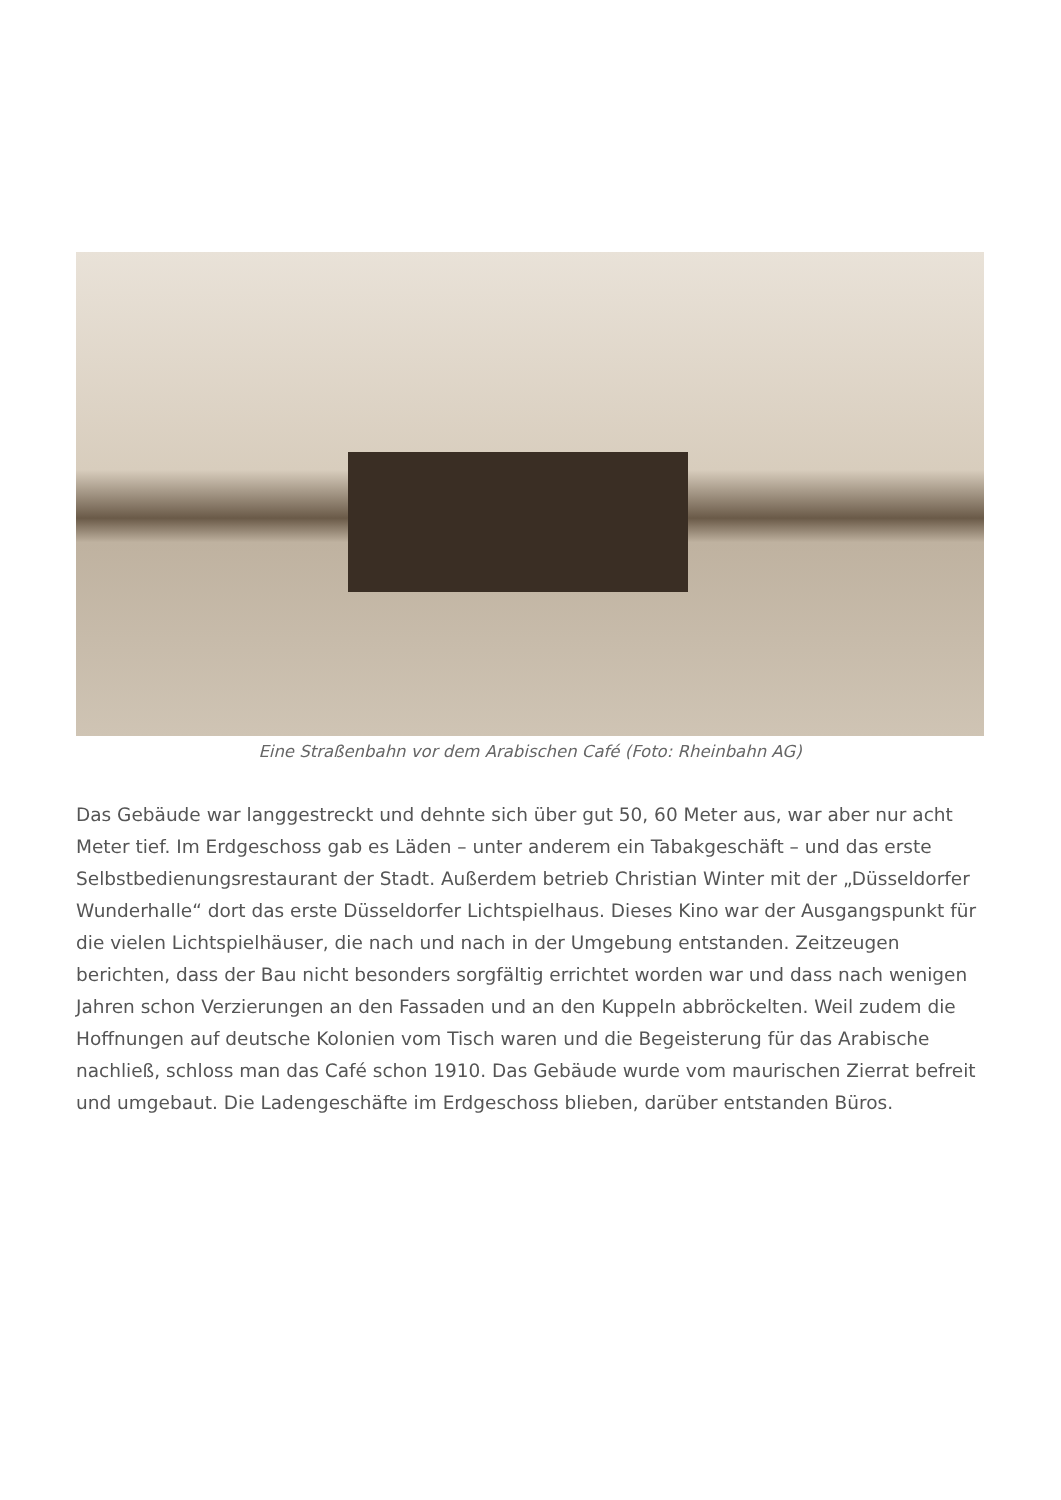Eine Straßenbahn vor dem Arabischen Café (Foto: Rheinbahn AG)
Das Gebäude war langgestreckt und dehnte sich über gut 50, 60 Meter aus, war aber nur acht Meter tief. Im Erdgeschoss gab es Läden – unter anderem ein Tabakgeschäft – und das erste Selbstbedienungsrestaurant der Stadt. Außerdem betrieb Christian Winter mit der „Düsseldorfer Wunderhalle“ dort das erste Düsseldorfer Lichtspielhaus. Dieses Kino war der Ausgangspunkt für die vielen Lichtspielhäuser, die nach und nach in der Umgebung entstanden. Zeitzeugen berichten, dass der Bau nicht besonders sorgfältig errichtet worden war und dass nach wenigen Jahren schon Verzierungen an den Fassaden und an den Kuppeln abbröckelten. Weil zudem die Hoffnungen auf deutsche Kolonien vom Tisch waren und die Begeisterung für das Arabische nachließ, schloss man das Café schon 1910. Das Gebäude wurde vom maurischen Zierrat befreit und umgebaut. Die Ladengeschäfte im Erdgeschoss blieben, darüber entstanden Büros.